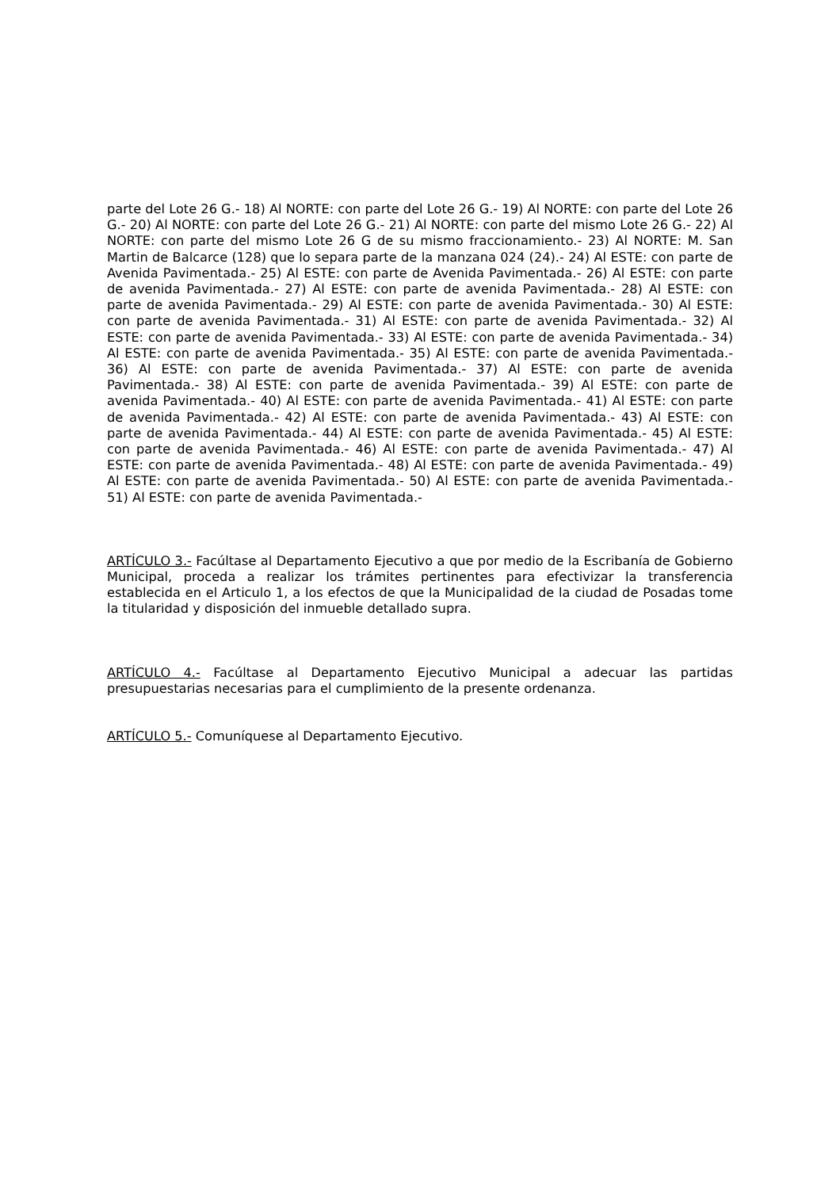parte del Lote 26 G.- 18) Al NORTE: con parte del Lote 26 G.- 19) Al NORTE: con parte del Lote 26 G.- 20) Al NORTE: con parte del Lote 26 G.- 21) Al NORTE: con parte del mismo Lote 26 G.- 22) Al NORTE: con parte del mismo Lote 26 G de su mismo fraccionamiento.- 23) Al NORTE: M. San Martin de Balcarce (128) que lo separa parte de la manzana 024 (24).- 24) Al ESTE: con parte de Avenida Pavimentada.- 25) Al ESTE: con parte de Avenida Pavimentada.- 26) Al ESTE: con parte de avenida Pavimentada.- 27) Al ESTE: con parte de avenida Pavimentada.- 28) Al ESTE: con parte de avenida Pavimentada.- 29) Al ESTE: con parte de avenida Pavimentada.- 30) Al ESTE: con parte de avenida Pavimentada.- 31) Al ESTE: con parte de avenida Pavimentada.- 32) Al ESTE: con parte de avenida Pavimentada.- 33) Al ESTE: con parte de avenida Pavimentada.- 34) Al ESTE: con parte de avenida Pavimentada.- 35) Al ESTE: con parte de avenida Pavimentada.- 36) Al ESTE: con parte de avenida Pavimentada.- 37) Al ESTE: con parte de avenida Pavimentada.- 38) Al ESTE: con parte de avenida Pavimentada.- 39) Al ESTE: con parte de avenida Pavimentada.- 40) Al ESTE: con parte de avenida Pavimentada.- 41) Al ESTE: con parte de avenida Pavimentada.- 42) Al ESTE: con parte de avenida Pavimentada.- 43) Al ESTE: con parte de avenida Pavimentada.- 44) Al ESTE: con parte de avenida Pavimentada.- 45) Al ESTE: con parte de avenida Pavimentada.- 46) Al ESTE: con parte de avenida Pavimentada.- 47) Al ESTE: con parte de avenida Pavimentada.- 48) Al ESTE: con parte de avenida Pavimentada.- 49) Al ESTE: con parte de avenida Pavimentada.- 50) Al ESTE: con parte de avenida Pavimentada.- 51) Al ESTE: con parte de avenida Pavimentada.-
ARTÍCULO 3.- Facúltase al Departamento Ejecutivo a que por medio de la Escribanía de Gobierno Municipal, proceda a realizar los trámites pertinentes para efectivizar la transferencia establecida en el Articulo 1, a los efectos de que la Municipalidad de la ciudad de Posadas tome la titularidad y disposición del inmueble detallado supra.
ARTÍCULO 4.- Facúltase al Departamento Ejecutivo Municipal a adecuar las partidas presupuestarias necesarias para el cumplimiento de la presente ordenanza.
ARTÍCULO 5.- Comuníquese al Departamento Ejecutivo.